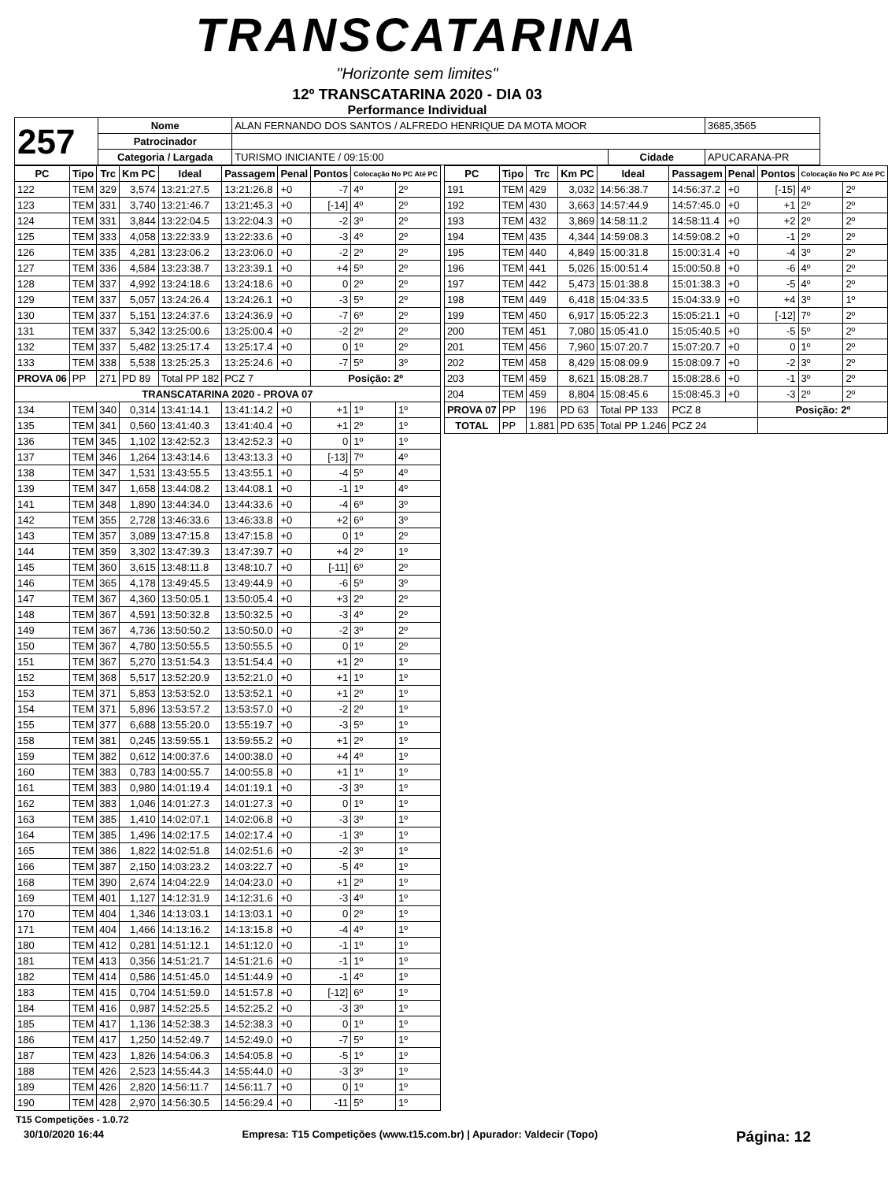TRANSCATARINA
"Horizonte sem limites"
12º TRANSCATARINA 2020 - DIA 03
Performance Individual
| 257 | Nome | ALAN FERNANDO DOS SANTOS / ALFREDO HENRIQUE DA MOTA MOOR | | | 3685,3565 |
| | Patrocinador | | | | |
| | Categoria / Largada | TURISMO INICIANTE / 09:15:00 | Cidade | APUCARANA-PR | |
| PC | Tipo | Trc | Km PC | Ideal | Passagem | Penal | Pontos | Colocação No PC Até PC | |
| --- | --- | --- | --- | --- | --- | --- | --- | --- | --- |
| 122 | TEM | 329 | 3,574 | 13:21:27.5 | 13:21:26.8 | +0 | -7 | 4º | 2º |
| 123 | TEM | 331 | 3,740 | 13:21:46.7 | 13:21:45.3 | +0 | [-14] | 4º | 2º |
| 124 | TEM | 331 | 3,844 | 13:22:04.5 | 13:22:04.3 | +0 | -2 | 3º | 2º |
| 125 | TEM | 333 | 4,058 | 13:22:33.9 | 13:22:33.6 | +0 | -3 | 4º | 2º |
| 126 | TEM | 335 | 4,281 | 13:23:06.2 | 13:23:06.0 | +0 | -2 | 2º | 2º |
| 127 | TEM | 336 | 4,584 | 13:23:38.7 | 13:23:39.1 | +0 | +4 | 5º | 2º |
| 128 | TEM | 337 | 4,992 | 13:24:18.6 | 13:24:18.6 | +0 | 0 | 2º | 2º |
| 129 | TEM | 337 | 5,057 | 13:24:26.4 | 13:24:26.1 | +0 | -3 | 5º | 2º |
| 130 | TEM | 337 | 5,151 | 13:24:37.6 | 13:24:36.9 | +0 | -7 | 6º | 2º |
| 131 | TEM | 337 | 5,342 | 13:25:00.6 | 13:25:00.4 | +0 | -2 | 2º | 2º |
| 132 | TEM | 337 | 5,482 | 13:25:17.4 | 13:25:17.4 | +0 | 0 | 1º | 2º |
| 133 | TEM | 338 | 5,538 | 13:25:25.3 | 13:25:24.6 | +0 | -7 | 5º | 3º |
| PROVA 06 | PP | 271 | PD 89 | Total PP 182 | PCZ 7 | | Posição: 2º | | |
| TRANSCATARINA 2020 - PROVA 07 | | | | | | | | | |
| 134 | TEM | 340 | 0,314 | 13:41:14.1 | 13:41:14.2 | +0 | +1 | 1º | 1º |
| 135 | TEM | 341 | 0,560 | 13:41:40.3 | 13:41:40.4 | +0 | +1 | 2º | 1º |
| 136 | TEM | 345 | 1,102 | 13:42:52.3 | 13:42:52.3 | +0 | 0 | 1º | 1º |
| 137 | TEM | 346 | 1,264 | 13:43:14.6 | 13:43:13.3 | +0 | [-13] | 7º | 4º |
| 138 | TEM | 347 | 1,531 | 13:43:55.5 | 13:43:55.1 | +0 | -4 | 5º | 4º |
| 139 | TEM | 347 | 1,658 | 13:44:08.2 | 13:44:08.1 | +0 | -1 | 1º | 4º |
| 141 | TEM | 348 | 1,890 | 13:44:34.0 | 13:44:33.6 | +0 | -4 | 6º | 3º |
| 142 | TEM | 355 | 2,728 | 13:46:33.6 | 13:46:33.8 | +0 | +2 | 6º | 3º |
| 143 | TEM | 357 | 3,089 | 13:47:15.8 | 13:47:15.8 | +0 | 0 | 1º | 2º |
| 144 | TEM | 359 | 3,302 | 13:47:39.3 | 13:47:39.7 | +0 | +4 | 2º | 1º |
| 145 | TEM | 360 | 3,615 | 13:48:11.8 | 13:48:10.7 | +0 | [-11] | 6º | 2º |
| 146 | TEM | 365 | 4,178 | 13:49:45.5 | 13:49:44.9 | +0 | -6 | 5º | 3º |
| 147 | TEM | 367 | 4,360 | 13:50:05.1 | 13:50:05.4 | +0 | +3 | 2º | 2º |
| 148 | TEM | 367 | 4,591 | 13:50:32.8 | 13:50:32.5 | +0 | -3 | 4º | 2º |
| 149 | TEM | 367 | 4,736 | 13:50:50.2 | 13:50:50.0 | +0 | -2 | 3º | 2º |
| 150 | TEM | 367 | 4,780 | 13:50:55.5 | 13:50:55.5 | +0 | 0 | 1º | 2º |
| 151 | TEM | 367 | 5,270 | 13:51:54.3 | 13:51:54.4 | +0 | +1 | 2º | 1º |
| 152 | TEM | 368 | 5,517 | 13:52:20.9 | 13:52:21.0 | +0 | +1 | 1º | 1º |
| 153 | TEM | 371 | 5,853 | 13:53:52.0 | 13:53:52.1 | +0 | +1 | 2º | 1º |
| 154 | TEM | 371 | 5,896 | 13:53:57.2 | 13:53:57.0 | +0 | -2 | 2º | 1º |
| 155 | TEM | 377 | 6,688 | 13:55:20.0 | 13:55:19.7 | +0 | -3 | 5º | 1º |
| 158 | TEM | 381 | 0,245 | 13:59:55.1 | 13:59:55.2 | +0 | +1 | 2º | 1º |
| 159 | TEM | 382 | 0,612 | 14:00:37.6 | 14:00:38.0 | +0 | +4 | 4º | 1º |
| 160 | TEM | 383 | 0,783 | 14:00:55.7 | 14:00:55.8 | +0 | +1 | 1º | 1º |
| 161 | TEM | 383 | 0,980 | 14:01:19.4 | 14:01:19.1 | +0 | -3 | 3º | 1º |
| 162 | TEM | 383 | 1,046 | 14:01:27.3 | 14:01:27.3 | +0 | 0 | 1º | 1º |
| 163 | TEM | 385 | 1,410 | 14:02:07.1 | 14:02:06.8 | +0 | -3 | 3º | 1º |
| 164 | TEM | 385 | 1,496 | 14:02:17.5 | 14:02:17.4 | +0 | -1 | 3º | 1º |
| 165 | TEM | 386 | 1,822 | 14:02:51.8 | 14:02:51.6 | +0 | -2 | 3º | 1º |
| 166 | TEM | 387 | 2,150 | 14:03:23.2 | 14:03:22.7 | +0 | -5 | 4º | 1º |
| 168 | TEM | 390 | 2,674 | 14:04:22.9 | 14:04:23.0 | +0 | +1 | 2º | 1º |
| 169 | TEM | 401 | 1,127 | 14:12:31.9 | 14:12:31.6 | +0 | -3 | 4º | 1º |
| 170 | TEM | 404 | 1,346 | 14:13:03.1 | 14:13:03.1 | +0 | 0 | 2º | 1º |
| 171 | TEM | 404 | 1,466 | 14:13:16.2 | 14:13:15.8 | +0 | -4 | 4º | 1º |
| 180 | TEM | 412 | 0,281 | 14:51:12.1 | 14:51:12.0 | +0 | -1 | 1º | 1º |
| 181 | TEM | 413 | 0,356 | 14:51:21.7 | 14:51:21.6 | +0 | -1 | 1º | 1º |
| 182 | TEM | 414 | 0,586 | 14:51:45.0 | 14:51:44.9 | +0 | -1 | 4º | 1º |
| 183 | TEM | 415 | 0,704 | 14:51:59.0 | 14:51:57.8 | +0 | [-12] | 6º | 1º |
| 184 | TEM | 416 | 0,987 | 14:52:25.5 | 14:52:25.2 | +0 | -3 | 3º | 1º |
| 185 | TEM | 417 | 1,136 | 14:52:38.3 | 14:52:38.3 | +0 | 0 | 1º | 1º |
| 186 | TEM | 417 | 1,250 | 14:52:49.7 | 14:52:49.0 | +0 | -7 | 5º | 1º |
| 187 | TEM | 423 | 1,826 | 14:54:06.3 | 14:54:05.8 | +0 | -5 | 1º | 1º |
| 188 | TEM | 426 | 2,523 | 14:55:44.3 | 14:55:44.0 | +0 | -3 | 3º | 1º |
| 189 | TEM | 426 | 2,820 | 14:56:11.7 | 14:56:11.7 | +0 | 0 | 1º | 1º |
| 190 | TEM | 428 | 2,970 | 14:56:30.5 | 14:56:29.4 | +0 | -11 | 5º | 1º |
| PC | Tipo | Trc | Km PC | Ideal | Passagem | Penal | Pontos | Colocação No PC Até PC | |
| --- | --- | --- | --- | --- | --- | --- | --- | --- | --- |
| 191 | TEM | 429 | 3,032 | 14:56:38.7 | 14:56:37.2 | +0 | [-15] | 4º | 2º |
| 192 | TEM | 430 | 3,663 | 14:57:44.9 | 14:57:45.0 | +0 | +1 | 2º | 2º |
| 193 | TEM | 432 | 3,869 | 14:58:11.2 | 14:58:11.4 | +0 | +2 | 2º | 2º |
| 194 | TEM | 435 | 4,344 | 14:59:08.3 | 14:59:08.2 | +0 | -1 | 2º | 2º |
| 195 | TEM | 440 | 4,849 | 15:00:31.8 | 15:00:31.4 | +0 | -4 | 3º | 2º |
| 196 | TEM | 441 | 5,026 | 15:00:51.4 | 15:00:50.8 | +0 | -6 | 4º | 2º |
| 197 | TEM | 442 | 5,473 | 15:01:38.8 | 15:01:38.3 | +0 | -5 | 4º | 2º |
| 198 | TEM | 449 | 6,418 | 15:04:33.5 | 15:04:33.9 | +0 | +4 | 3º | 1º |
| 199 | TEM | 450 | 6,917 | 15:05:22.3 | 15:05:21.1 | +0 | [-12] | 7º | 2º |
| 200 | TEM | 451 | 7,080 | 15:05:41.0 | 15:05:40.5 | +0 | -5 | 5º | 2º |
| 201 | TEM | 456 | 7,960 | 15:07:20.7 | 15:07:20.7 | +0 | 0 | 1º | 2º |
| 202 | TEM | 458 | 8,429 | 15:08:09.9 | 15:08:09.7 | +0 | -2 | 3º | 2º |
| 203 | TEM | 459 | 8,621 | 15:08:28.7 | 15:08:28.6 | +0 | -1 | 3º | 2º |
| 204 | TEM | 459 | 8,804 | 15:08:45.6 | 15:08:45.3 | +0 | -3 | 2º | 2º |
| PROVA 07 | PP | 196 | PD 63 | Total PP 133 | PCZ 8 | | Posição: 2º | | |
| TOTAL | PP | 1.881 | PD 635 | Total PP 1.246 | PCZ 24 | | | | |
T15 Competições - 1.0.72
30/10/2020 16:44 Empresa: T15 Competições (www.t15.com.br) | Apurador: Valdecir (Topo) Página: 12